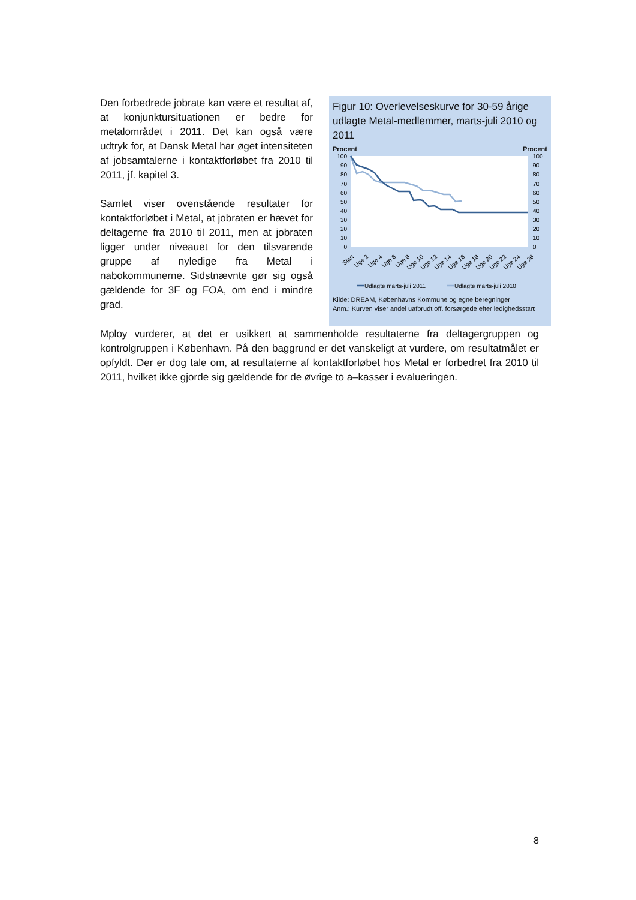Den forbedrede jobrate kan være et resultat af, at konjunktursituationen er bedre for metalområdet i 2011. Det kan også være udtryk for, at Dansk Metal har øget intensiteten af jobsamtalerne i kontaktforløbet fra 2010 til 2011, jf. kapitel 3.
Samlet viser ovenstående resultater for kontaktforløbet i Metal, at jobraten er hævet for deltagerne fra 2010 til 2011, men at jobraten ligger under niveauet for den tilsvarende gruppe af nyledige fra Metal i nabokommunerne. Sidstnævnte gør sig også gældende for 3F og FOA, om end i mindre grad.
Figur 10: Overlevelseskurve for 30-59 årige udlagte Metal-medlemmer, marts-juli 2010 og 2011
Procent Procent
100
90
80
70
60
50
40
30
20
10
0
100
90
80
70
60
50
40
30
20
10
0
Start
Uge 2
Uge 4
Uge 6
Uge 8
Uge 10
Uge 12
Uge 14
Uge 16
Uge 18
Uge 20
Uge 22
Uge 24
Uge 26
Udlagte marts-juli 2011
Udlagte marts-juli 2010
Kilde: DREAM, Københavns Kommune og egne beregninger
Anm.: Kurven viser andel uafbrudt off. forsørgede efter ledighedsstart
Mploy vurderer, at det er usikkert at sammenholde resultaterne fra deltagergruppen og kontrolgruppen i København. På den baggrund er det vanskeligt at vurdere, om resultatmålet er opfyldt. Der er dog tale om, at resultaterne af kontaktforløbet hos Metal er forbedret fra 2010 til 2011, hvilket ikke gjorde sig gældende for de øvrige to a–kasser i evalueringen.
8